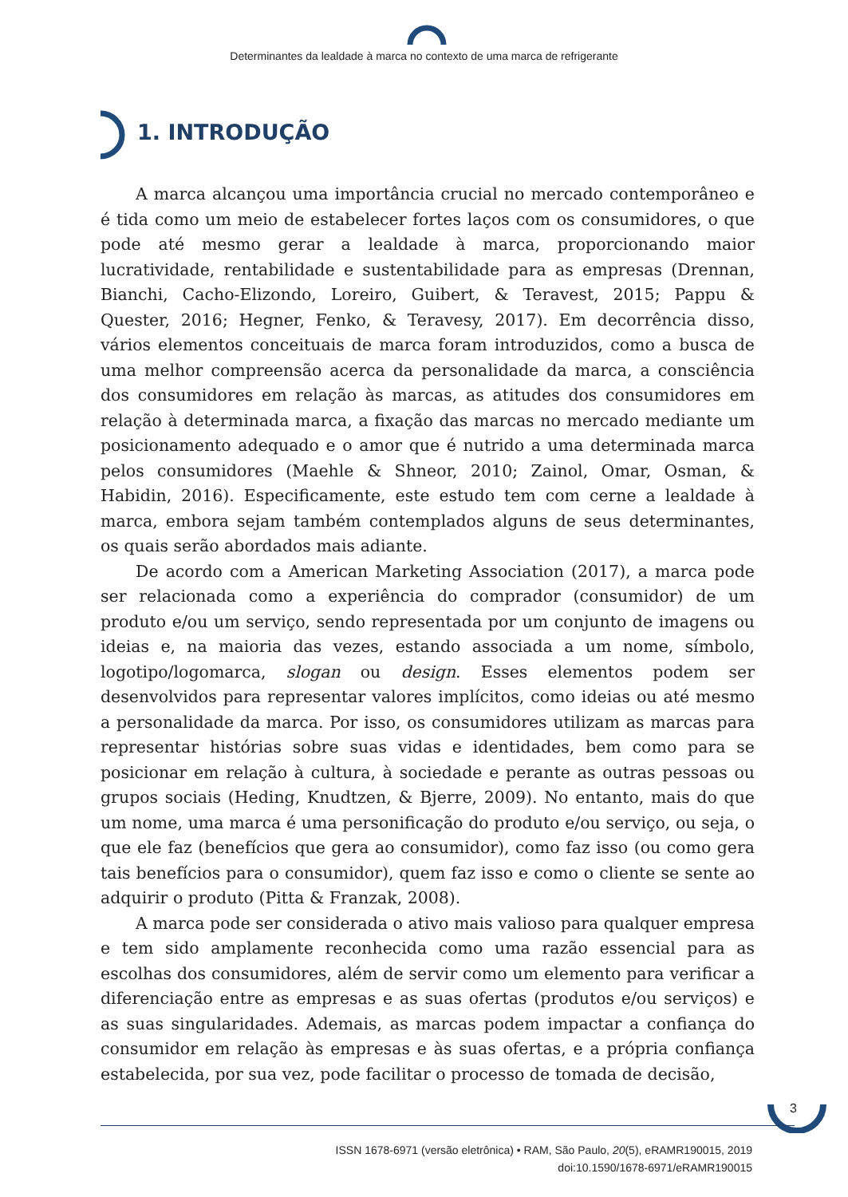Determinantes da lealdade à marca no contexto de uma marca de refrigerante
1. INTRODUÇÃO
A marca alcançou uma importância crucial no mercado contemporâneo e é tida como um meio de estabelecer fortes laços com os consumidores, o que pode até mesmo gerar a lealdade à marca, proporcionando maior lucratividade, rentabilidade e sustentabilidade para as empresas (Drennan, Bianchi, Cacho-Elizondo, Loreiro, Guibert, & Teravest, 2015; Pappu & Quester, 2016; Hegner, Fenko, & Teravesy, 2017). Em decorrência disso, vários elementos conceituais de marca foram introduzidos, como a busca de uma melhor compreensão acerca da personalidade da marca, a consciência dos consumidores em relação às marcas, as atitudes dos consumidores em relação à determinada marca, a fixação das marcas no mercado mediante um posicionamento adequado e o amor que é nutrido a uma determinada marca pelos consumidores (Maehle & Shneor, 2010; Zainol, Omar, Osman, & Habidin, 2016). Especificamente, este estudo tem com cerne a lealdade à marca, embora sejam também contemplados alguns de seus determinantes, os quais serão abordados mais adiante.
De acordo com a American Marketing Association (2017), a marca pode ser relacionada como a experiência do comprador (consumidor) de um produto e/ou um serviço, sendo representada por um conjunto de imagens ou ideias e, na maioria das vezes, estando associada a um nome, símbolo, logotipo/logomarca, slogan ou design. Esses elementos podem ser desenvolvidos para representar valores implícitos, como ideias ou até mesmo a personalidade da marca. Por isso, os consumidores utilizam as marcas para representar histórias sobre suas vidas e identidades, bem como para se posicionar em relação à cultura, à sociedade e perante as outras pessoas ou grupos sociais (Heding, Knudtzen, & Bjerre, 2009). No entanto, mais do que um nome, uma marca é uma personificação do produto e/ou serviço, ou seja, o que ele faz (benefícios que gera ao consumidor), como faz isso (ou como gera tais benefícios para o consumidor), quem faz isso e como o cliente se sente ao adquirir o produto (Pitta & Franzak, 2008).
A marca pode ser considerada o ativo mais valioso para qualquer empresa e tem sido amplamente reconhecida como uma razão essencial para as escolhas dos consumidores, além de servir como um elemento para verificar a diferenciação entre as empresas e as suas ofertas (produtos e/ou serviços) e as suas singularidades. Ademais, as marcas podem impactar a confiança do consumidor em relação às empresas e às suas ofertas, e a própria confiança estabelecida, por sua vez, pode facilitar o processo de tomada de decisão,
3
ISSN 1678-6971 (versão eletrônica) • RAM, São Paulo, 20(5), eRAMR190015, 2019
doi:10.1590/1678-6971/eRAMR190015